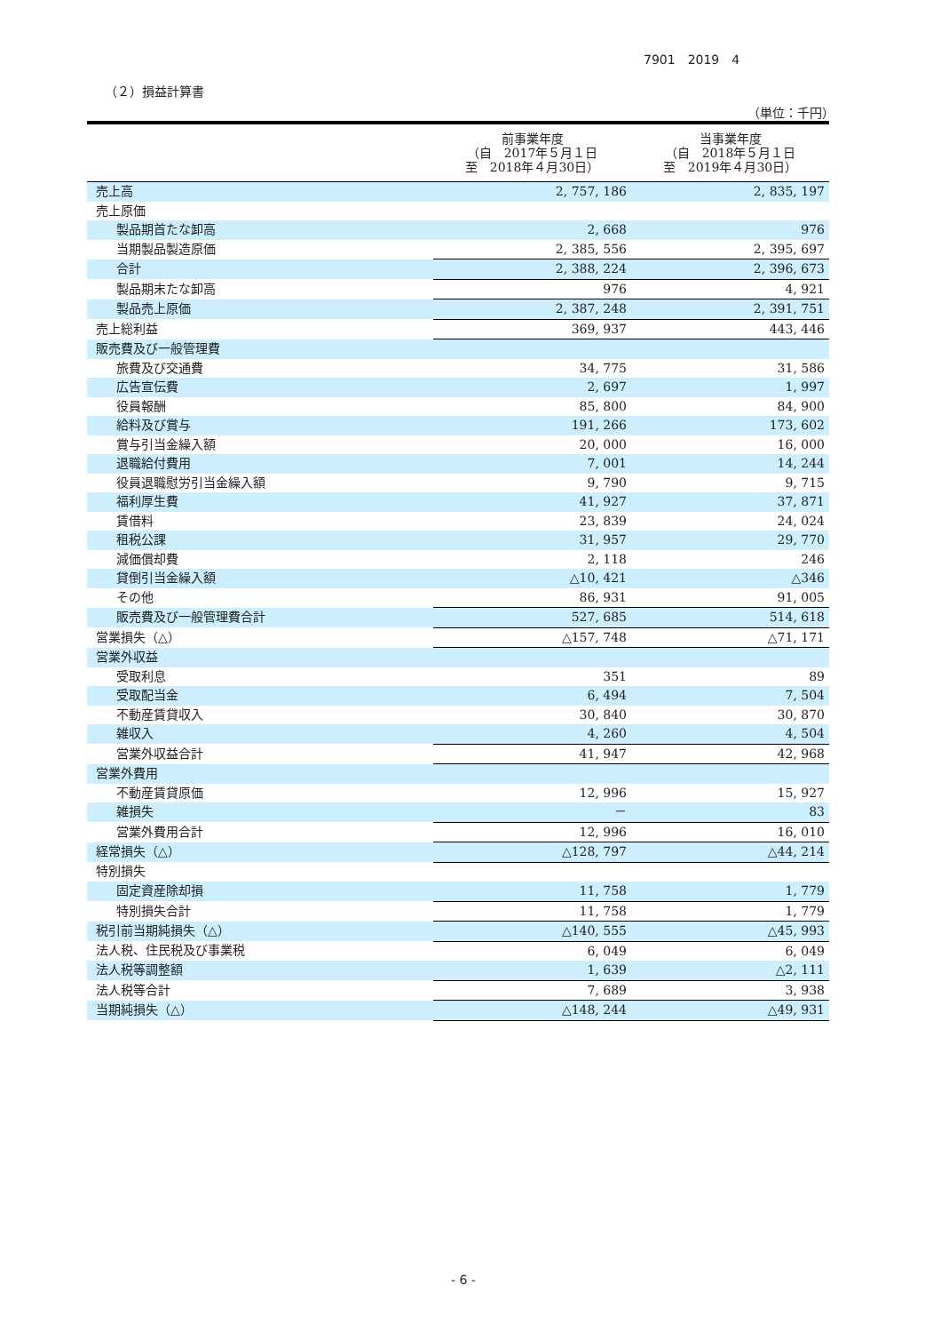7901　2019　4
（２）損益計算書
（単位：千円）
| | 前事業年度 （自 2017年５月１日 至 2018年４月30日） | 当事業年度 （自 2018年５月１日 至 2019年４月30日） |
| --- | --- | --- |
| 売上高 | 2, 757, 186 | 2, 835, 197 |
| 売上原価 | | |
| 製品期首たな卸高 | 2, 668 | 976 |
| 当期製品製造原価 | 2, 385, 556 | 2, 395, 697 |
| 合計 | 2, 388, 224 | 2, 396, 673 |
| 製品期末たな卸高 | 976 | 4, 921 |
| 製品売上原価 | 2, 387, 248 | 2, 391, 751 |
| 売上総利益 | 369, 937 | 443, 446 |
| 販売費及び一般管理費 | | |
| 旅費及び交通費 | 34, 775 | 31, 586 |
| 広告宣伝費 | 2, 697 | 1, 997 |
| 役員報酬 | 85, 800 | 84, 900 |
| 給料及び賞与 | 191, 266 | 173, 602 |
| 賞与引当金繰入額 | 20, 000 | 16, 000 |
| 退職給付費用 | 7, 001 | 14, 244 |
| 役員退職慰労引当金繰入額 | 9, 790 | 9, 715 |
| 福利厚生費 | 41, 927 | 37, 871 |
| 賃借料 | 23, 839 | 24, 024 |
| 租税公課 | 31, 957 | 29, 770 |
| 減価償却費 | 2, 118 | 246 |
| 貸倒引当金繰入額 | △10, 421 | △346 |
| その他 | 86, 931 | 91, 005 |
| 販売費及び一般管理費合計 | 527, 685 | 514, 618 |
| 営業損失（△） | △157, 748 | △71, 171 |
| 営業外収益 | | |
| 受取利息 | 351 | 89 |
| 受取配当金 | 6, 494 | 7, 504 |
| 不動産賃貸収入 | 30, 840 | 30, 870 |
| 雑収入 | 4, 260 | 4, 504 |
| 営業外収益合計 | 41, 947 | 42, 968 |
| 営業外費用 | | |
| 不動産賃貸原価 | 12, 996 | 15, 927 |
| 雑損失 | － | 83 |
| 営業外費用合計 | 12, 996 | 16, 010 |
| 経常損失（△） | △128, 797 | △44, 214 |
| 特別損失 | | |
| 固定資産除却損 | 11, 758 | 1, 779 |
| 特別損失合計 | 11, 758 | 1, 779 |
| 税引前当期純損失（△） | △140, 555 | △45, 993 |
| 法人税、住民税及び事業税 | 6, 049 | 6, 049 |
| 法人税等調整額 | 1, 639 | △2, 111 |
| 法人税等合計 | 7, 689 | 3, 938 |
| 当期純損失（△） | △148, 244 | △49, 931 |
- 6 -